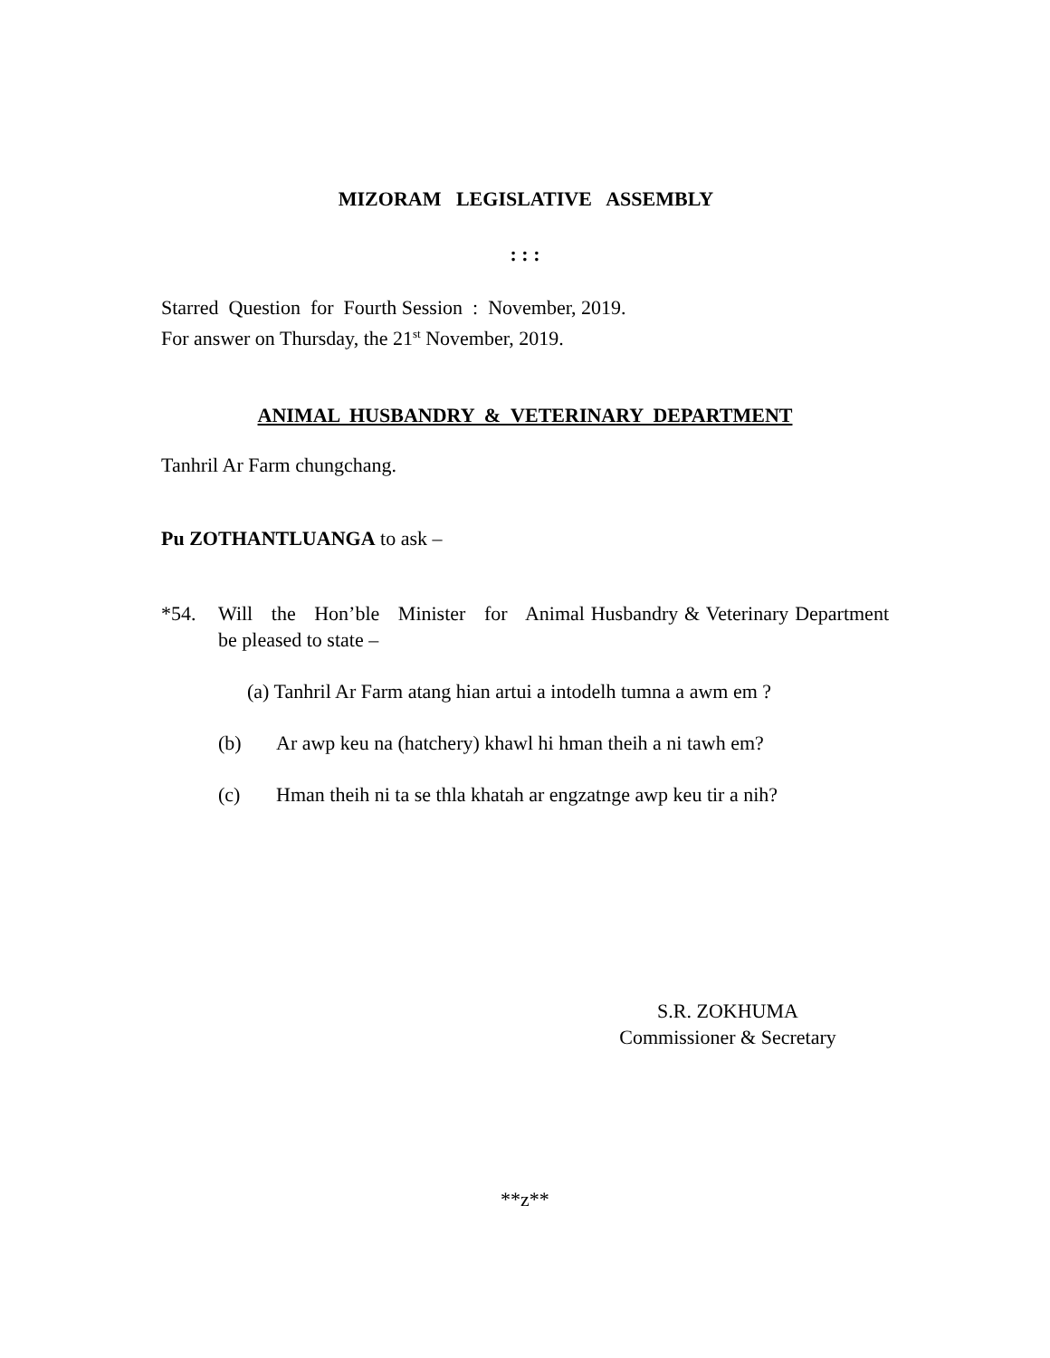MIZORAM LEGISLATIVE ASSEMBLY
: : :
Starred Question for Fourth Session : November, 2019.
For answer on Thursday, the 21<sup>st</sup> November, 2019.
ANIMAL HUSBANDRY & VETERINARY DEPARTMENT
Tanhril Ar Farm chungchang.
Pu ZOTHANTLUANGA to ask –
*54. Will the Hon’ble Minister for Animal Husbandry & Veterinary Department be pleased to state –
(a) Tanhril Ar Farm atang hian artui a intodelh tumna a awm em ?
(b) Ar awp keu na (hatchery) khawl hi hman theih a ni tawh em?
(c) Hman theih ni ta se thla khatah ar engzatnge awp keu tir a nih?
S.R. ZOKHUMA
Commissioner & Secretary
**z**